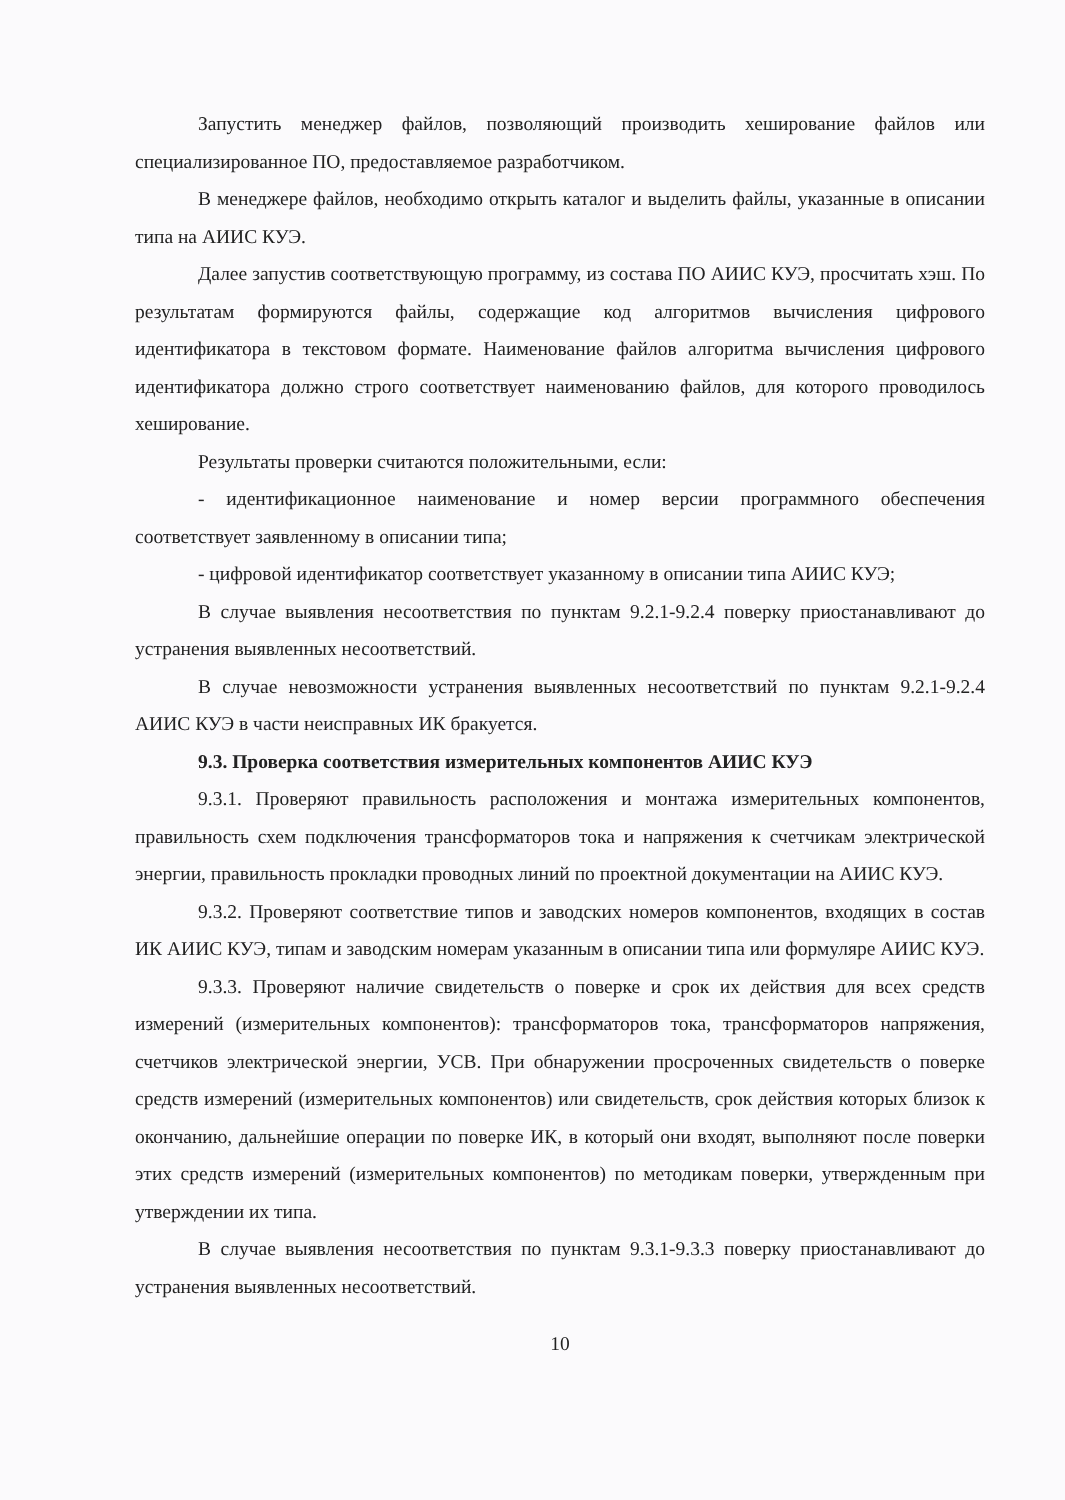Запустить менеджер файлов, позволяющий производить хеширование файлов или специализированное ПО, предоставляемое разработчиком.
В менеджере файлов, необходимо открыть каталог и выделить файлы, указанные в описании типа на АИИС КУЭ.
Далее запустив соответствующую программу, из состава ПО АИИС КУЭ, просчитать хэш. По результатам формируются файлы, содержащие код алгоритмов вычисления цифрового идентификатора в текстовом формате. Наименование файлов алгоритма вычисления цифрового идентификатора должно строго соответствует наименованию файлов, для которого проводилось хеширование.
Результаты проверки считаются положительными, если:
- идентификационное наименование и номер версии программного обеспечения соответствует заявленному в описании типа;
- цифровой идентификатор соответствует указанному в описании типа АИИС КУЭ;
В случае выявления несоответствия по пунктам 9.2.1-9.2.4 поверку приостанавливают до устранения выявленных несоответствий.
В случае невозможности устранения выявленных несоответствий по пунктам 9.2.1-9.2.4 АИИС КУЭ в части неисправных ИК бракуется.
9.3. Проверка соответствия измерительных компонентов АИИС КУЭ
9.3.1. Проверяют правильность расположения и монтажа измерительных компонентов, правильность схем подключения трансформаторов тока и напряжения к счетчикам электрической энергии, правильность прокладки проводных линий по проектной документации на АИИС КУЭ.
9.3.2. Проверяют соответствие типов и заводских номеров компонентов, входящих в состав ИК АИИС КУЭ, типам и заводским номерам указанным в описании типа или формуляре АИИС КУЭ.
9.3.3. Проверяют наличие свидетельств о поверке и срок их действия для всех средств измерений (измерительных компонентов): трансформаторов тока, трансформаторов напряжения, счетчиков электрической энергии, УСВ. При обнаружении просроченных свидетельств о поверке средств измерений (измерительных компонентов) или свидетельств, срок действия которых близок к окончанию, дальнейшие операции по поверке ИК, в который они входят, выполняют после поверки этих средств измерений (измерительных компонентов) по методикам поверки, утвержденным при утверждении их типа.
В случае выявления несоответствия по пунктам 9.3.1-9.3.3 поверку приостанавливают до устранения выявленных несоответствий.
10